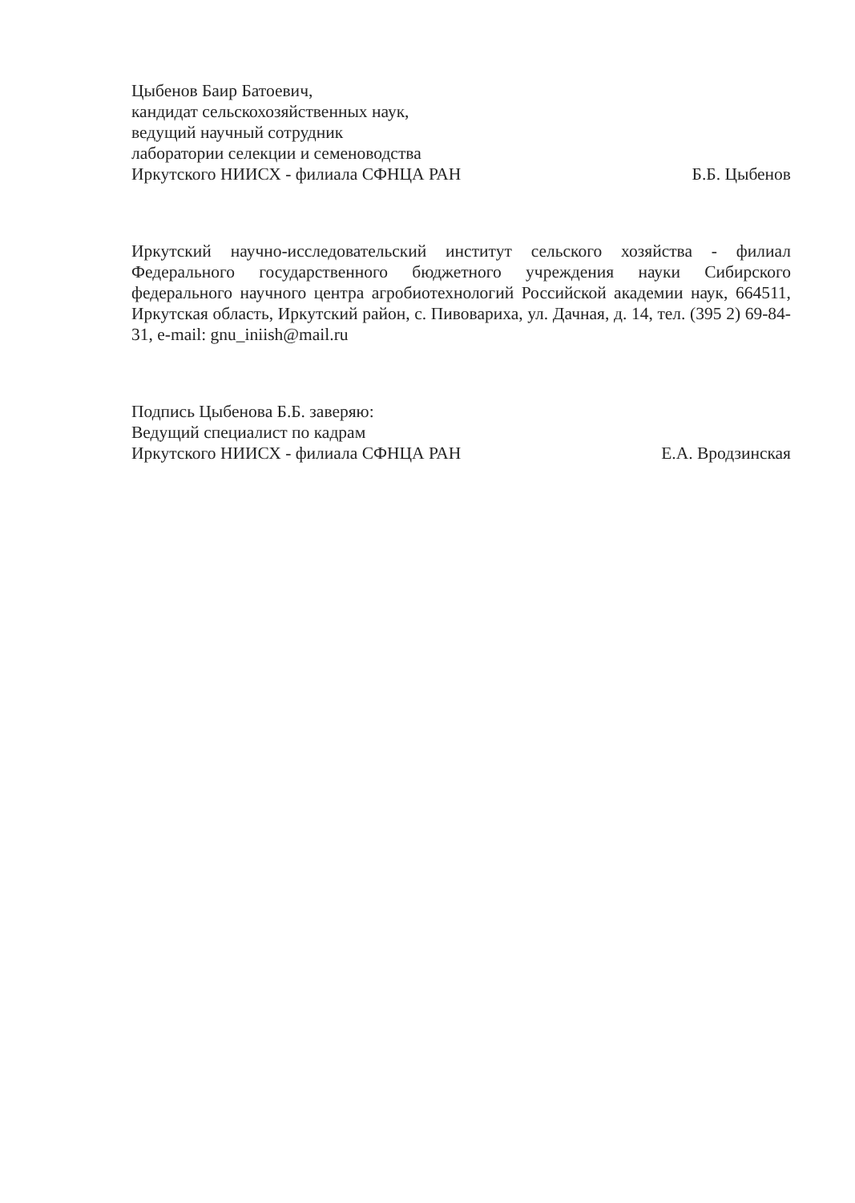Цыбенов Баир Батоевич,
кандидат сельскохозяйственных наук,
ведущий научный сотрудник
лаборатории селекции и семеноводства
Иркутского НИИСХ - филиала СФНЦА РАН Б.Б. Цыбенов
Иркутский научно-исследовательский институт сельского хозяйства - филиал Федерального государственного бюджетного учреждения науки Сибирского федерального научного центра агробиотехнологий Российской академии наук, 664511, Иркутская область, Иркутский район, с. Пивовариха, ул. Дачная, д. 14, тел. (395 2) 69-84-31, e-mail: gnu_iniish@mail.ru
Подпись Цыбенова Б.Б. заверяю:
Ведущий специалист по кадрам
Иркутского НИИСХ - филиала СФНЦА РАН Е.А. Вродзинская